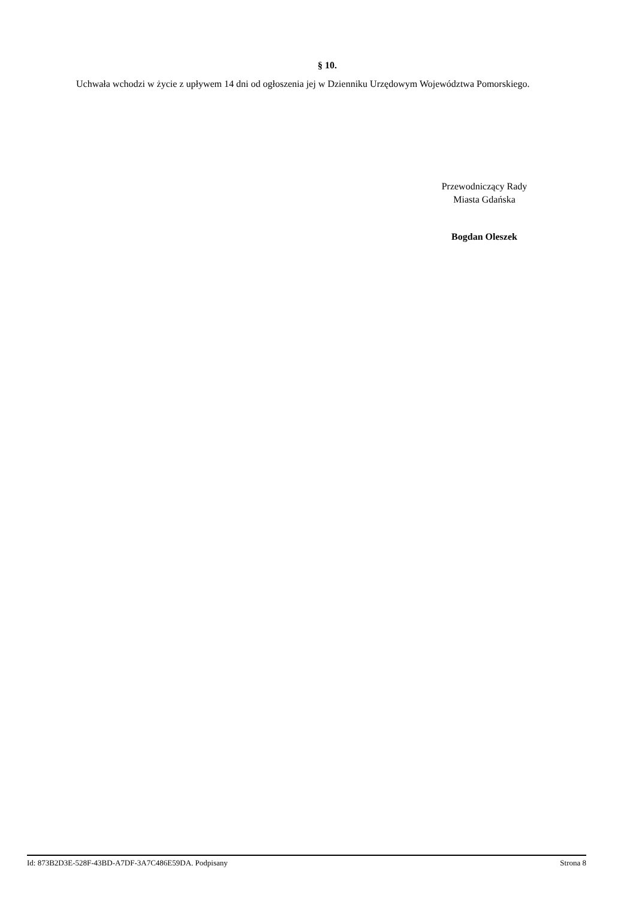§ 10.
Uchwała wchodzi w życie z upływem 14 dni od ogłoszenia jej w Dzienniku Urzędowym Województwa Pomorskiego.
Przewodniczący Rady
Miasta Gdańska
Bogdan Oleszek
Id: 873B2D3E-528F-43BD-A7DF-3A7C486E59DA. Podpisany Strona 8